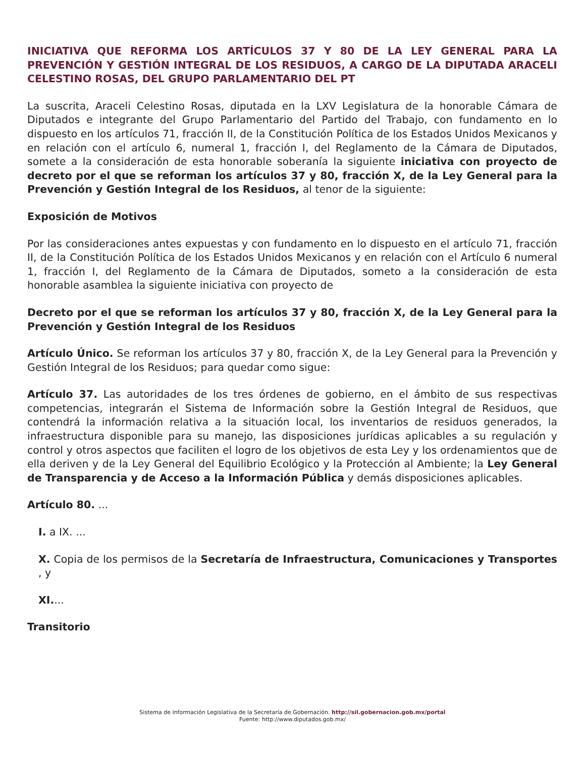INICIATIVA QUE REFORMA LOS ARTÍCULOS 37 Y 80 DE LA LEY GENERAL PARA LA PREVENCIÓN Y GESTIÓN INTEGRAL DE LOS RESIDUOS, A CARGO DE LA DIPUTADA ARACELI CELESTINO ROSAS, DEL GRUPO PARLAMENTARIO DEL PT
La suscrita, Araceli Celestino Rosas, diputada en la LXV Legislatura de la honorable Cámara de Diputados e integrante del Grupo Parlamentario del Partido del Trabajo, con fundamento en lo dispuesto en los artículos 71, fracción II, de la Constitución Política de los Estados Unidos Mexicanos y en relación con el artículo 6, numeral 1, fracción I, del Reglamento de la Cámara de Diputados, somete a la consideración de esta honorable soberanía la siguiente iniciativa con proyecto de decreto por el que se reforman los artículos 37 y 80, fracción X, de la Ley General para la Prevención y Gestión Integral de los Residuos, al tenor de la siguiente:
Exposición de Motivos
Por las consideraciones antes expuestas y con fundamento en lo dispuesto en el artículo 71, fracción II, de la Constitución Política de los Estados Unidos Mexicanos y en relación con el Artículo 6 numeral 1, fracción I, del Reglamento de la Cámara de Diputados, someto a la consideración de esta honorable asamblea la siguiente iniciativa con proyecto de
Decreto por el que se reforman los artículos 37 y 80, fracción X, de la Ley General para la Prevención y Gestión Integral de los Residuos
Artículo Único. Se reforman los artículos 37 y 80, fracción X, de la Ley General para la Prevención y Gestión Integral de los Residuos; para quedar como sigue:
Artículo 37. Las autoridades de los tres órdenes de gobierno, en el ámbito de sus respectivas competencias, integrarán el Sistema de Información sobre la Gestión Integral de Residuos, que contendrá la información relativa a la situación local, los inventarios de residuos generados, la infraestructura disponible para su manejo, las disposiciones jurídicas aplicables a su regulación y control y otros aspectos que faciliten el logro de los objetivos de esta Ley y los ordenamientos que de ella deriven y de la Ley General del Equilibrio Ecológico y la Protección al Ambiente; la Ley General de Transparencia y de Acceso a la Información Pública y demás disposiciones aplicables.
Artículo 80. ...
I. a IX. ...
X. Copia de los permisos de la Secretaría de Infraestructura, Comunicaciones y Transportes , y
XI....
Transitorio
Sistema de Información Legislativa de la Secretaría de Gobernación. http://sil.gobernacion.gob.mx/portal
Fuente: http://www.diputados.gob.mx/